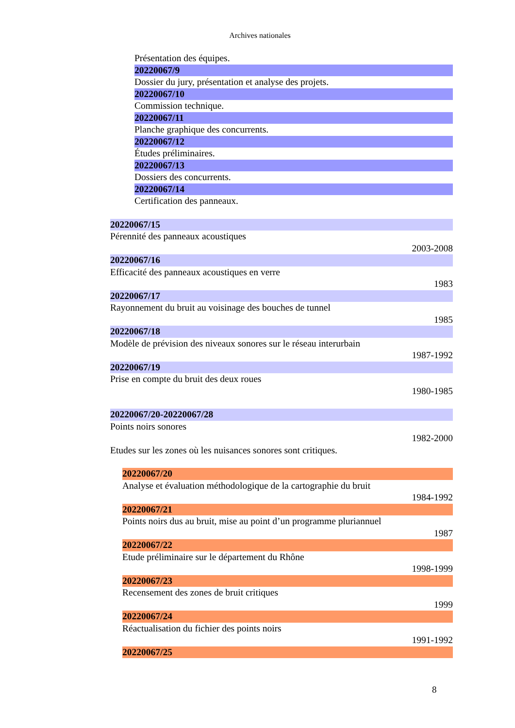Archives nationales
Présentation des équipes.
20220067/9
Dossier du jury, présentation et analyse des projets.
20220067/10
Commission technique.
20220067/11
Planche graphique des concurrents.
20220067/12
Études préliminaires.
20220067/13
Dossiers des concurrents.
20220067/14
Certification des panneaux.
20220067/15
Pérennité des panneaux acoustiques
2003-2008
20220067/16
Efficacité des panneaux acoustiques en verre
1983
20220067/17
Rayonnement du bruit au voisinage des bouches de tunnel
1985
20220067/18
Modèle de prévision des niveaux sonores sur le réseau interurbain
1987-1992
20220067/19
Prise en compte du bruit des deux roues
1980-1985
20220067/20-20220067/28
Points noirs sonores
1982-2000
Etudes sur les zones où les nuisances sonores sont critiques.
20220067/20
Analyse et évaluation méthodologique de la cartographie du bruit
1984-1992
20220067/21
Points noirs dus au bruit, mise au point d’un programme pluriannuel
1987
20220067/22
Etude préliminaire sur le département du Rhône
1998-1999
20220067/23
Recensement des zones de bruit critiques
1999
20220067/24
Réactualisation du fichier des points noirs
1991-1992
20220067/25
8